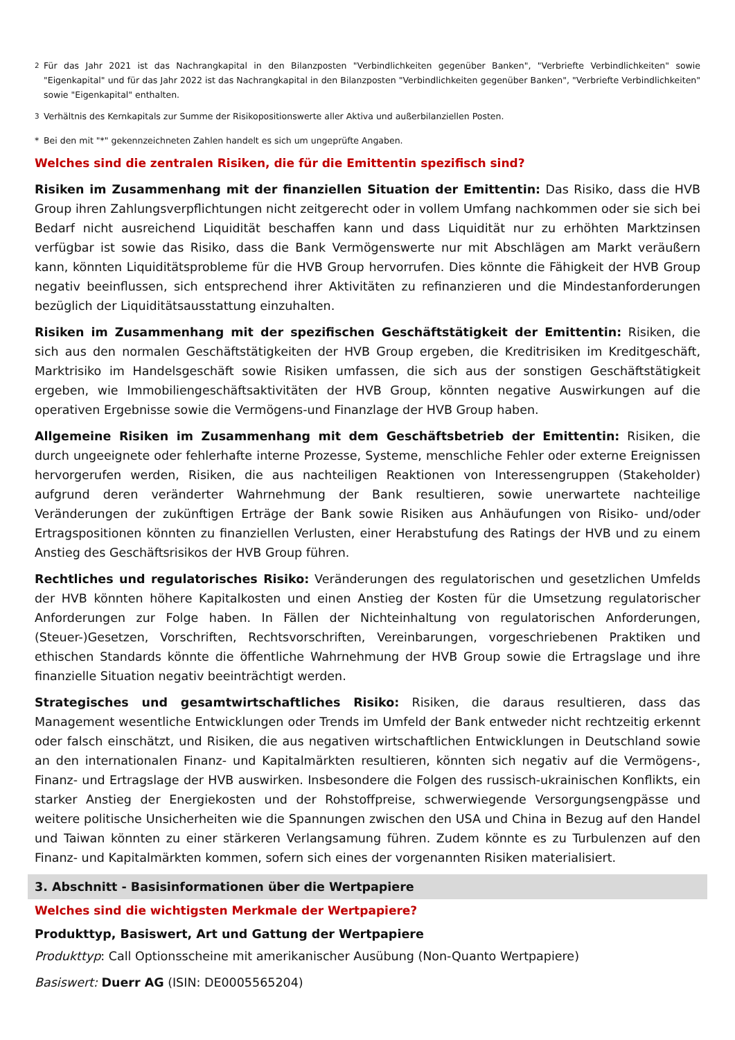<sup>2</sup> Für das Jahr 2021 ist das Nachrangkapital in den Bilanzposten "Verbindlichkeiten gegenüber Banken", "Verbriefte Verbindlichkeiten" sowie "Eigenkapital" und für das Jahr 2022 ist das Nachrangkapital in den Bilanzposten "Verbindlichkeiten gegenüber Banken", "Verbriefte Verbindlichkeiten" sowie "Eigenkapital" enthalten.
<sup>3</sup> Verhältnis des Kernkapitals zur Summe der Risikopositionswerte aller Aktiva und außerbilanziellen Posten.
* Bei den mit "*" gekennzeichneten Zahlen handelt es sich um ungeprüfte Angaben.
Welches sind die zentralen Risiken, die für die Emittentin spezifisch sind?
Risiken im Zusammenhang mit der finanziellen Situation der Emittentin: Das Risiko, dass die HVB Group ihren Zahlungsverpflichtungen nicht zeitgerecht oder in vollem Umfang nachkommen oder sie sich bei Bedarf nicht ausreichend Liquidität beschaffen kann und dass Liquidität nur zu erhöhten Marktzinsen verfügbar ist sowie das Risiko, dass die Bank Vermögenswerte nur mit Abschlägen am Markt veräußern kann, könnten Liquiditätsprobleme für die HVB Group hervorrufen. Dies könnte die Fähigkeit der HVB Group negativ beeinflussen, sich entsprechend ihrer Aktivitäten zu refinanzieren und die Mindestanforderungen bezüglich der Liquiditätsausstattung einzuhalten.
Risiken im Zusammenhang mit der spezifischen Geschäftstätigkeit der Emittentin: Risiken, die sich aus den normalen Geschäftstätigkeiten der HVB Group ergeben, die Kreditrisiken im Kreditgeschäft, Marktrisiko im Handelsgeschäft sowie Risiken umfassen, die sich aus der sonstigen Geschäftstätigkeit ergeben, wie Immobiliengeschäftsaktivitäten der HVB Group, könnten negative Auswirkungen auf die operativen Ergebnisse sowie die Vermögens-und Finanzlage der HVB Group haben.
Allgemeine Risiken im Zusammenhang mit dem Geschäftsbetrieb der Emittentin: Risiken, die durch ungeeignete oder fehlerhafte interne Prozesse, Systeme, menschliche Fehler oder externe Ereignissen hervorgerufen werden, Risiken, die aus nachteiligen Reaktionen von Interessengruppen (Stakeholder) aufgrund deren veränderter Wahrnehmung der Bank resultieren, sowie unerwartete nachteilige Veränderungen der zukünftigen Erträge der Bank sowie Risiken aus Anhäufungen von Risiko- und/oder Ertragspositionen könnten zu finanziellen Verlusten, einer Herabstufung des Ratings der HVB und zu einem Anstieg des Geschäftsrisikos der HVB Group führen.
Rechtliches und regulatorisches Risiko: Veränderungen des regulatorischen und gesetzlichen Umfelds der HVB könnten höhere Kapitalkosten und einen Anstieg der Kosten für die Umsetzung regulatorischer Anforderungen zur Folge haben. In Fällen der Nichteinhaltung von regulatorischen Anforderungen, (Steuer-)Gesetzen, Vorschriften, Rechtsvorschriften, Vereinbarungen, vorgeschriebenen Praktiken und ethischen Standards könnte die öffentliche Wahrnehmung der HVB Group sowie die Ertragslage und ihre finanzielle Situation negativ beeinträchtigt werden.
Strategisches und gesamtwirtschaftliches Risiko: Risiken, die daraus resultieren, dass das Management wesentliche Entwicklungen oder Trends im Umfeld der Bank entweder nicht rechtzeitig erkennt oder falsch einschätzt, und Risiken, die aus negativen wirtschaftlichen Entwicklungen in Deutschland sowie an den internationalen Finanz- und Kapitalmärkten resultieren, könnten sich negativ auf die Vermögens-, Finanz- und Ertragslage der HVB auswirken. Insbesondere die Folgen des russisch-ukrainischen Konflikts, ein starker Anstieg der Energiekosten und der Rohstoffpreise, schwerwiegende Versorgungsengpässe und weitere politische Unsicherheiten wie die Spannungen zwischen den USA und China in Bezug auf den Handel und Taiwan könnten zu einer stärkeren Verlangsamung führen. Zudem könnte es zu Turbulenzen auf den Finanz- und Kapitalmärkten kommen, sofern sich eines der vorgenannten Risiken materialisiert.
3. Abschnitt - Basisinformationen über die Wertpapiere
Welches sind die wichtigsten Merkmale der Wertpapiere?
Produkttyp, Basiswert, Art und Gattung der Wertpapiere
Produkttyp: Call Optionsscheine mit amerikanischer Ausübung (Non-Quanto Wertpapiere)
Basiswert: Duerr AG (ISIN: DE0005565204)